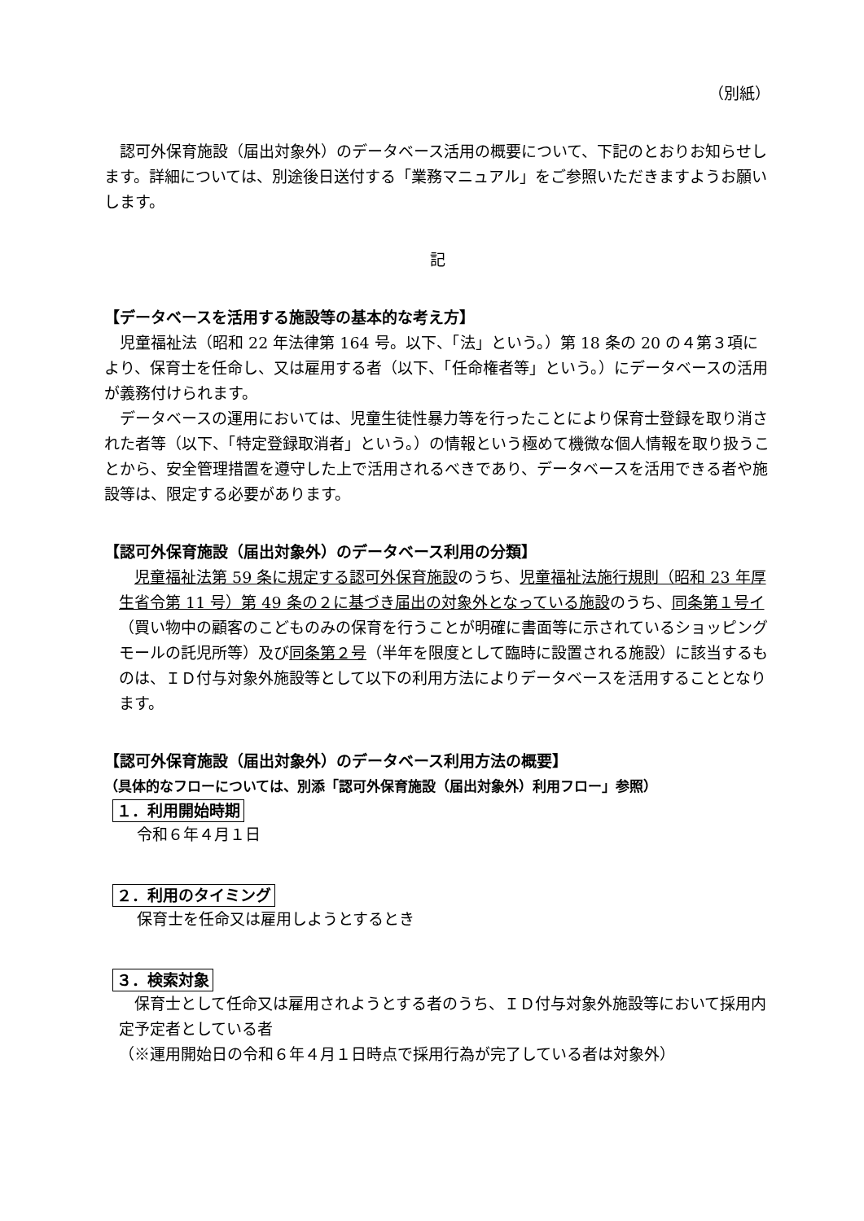（別紙）
　認可外保育施設（届出対象外）のデータベース活用の概要について、下記のとおりお知らせします。詳細については、別途後日送付する「業務マニュアル」をご参照いただきますようお願いします。
記
【データベースを活用する施設等の基本的な考え方】
　児童福祉法（昭和 22 年法律第 164 号。以下、「法」という。）第 18 条の 20 の４第３項により、保育士を任命し、又は雇用する者（以下、「任命権者等」という。）にデータベースの活用が義務付けられます。
　データベースの運用においては、児童生徒性暴力等を行ったことにより保育士登録を取り消された者等（以下、「特定登録取消者」という。）の情報という極めて機微な個人情報を取り扱うことから、安全管理措置を遵守した上で活用されるべきであり、データベースを活用できる者や施設等は、限定する必要があります。
【認可外保育施設（届出対象外）のデータベース利用の分類】
　児童福祉法第 59 条に規定する認可外保育施設のうち、児童福祉法施行規則（昭和 23 年厚生省令第 11 号）第 49 条の２に基づき届出の対象外となっている施設のうち、同条第１号イ（買い物中の顧客のこどものみの保育を行うことが明確に書面等に示されているショッピングモールの託児所等）及び同条第２号（半年を限度として臨時に設置される施設）に該当するものは、ＩＤ付与対象外施設等として以下の利用方法によりデータベースを活用することとなります。
【認可外保育施設（届出対象外）のデータベース利用方法の概要】
（具体的なフローについては、別添「認可外保育施設（届出対象外）利用フロー」参照）
１．利用開始時期
令和６年４月１日
２．利用のタイミング
保育士を任命又は雇用しようとするとき
３．検索対象
　保育士として任命又は雇用されようとする者のうち、ＩＤ付与対象外施設等において採用内定予定者としている者
（※運用開始日の令和６年４月１日時点で採用行為が完了している者は対象外）